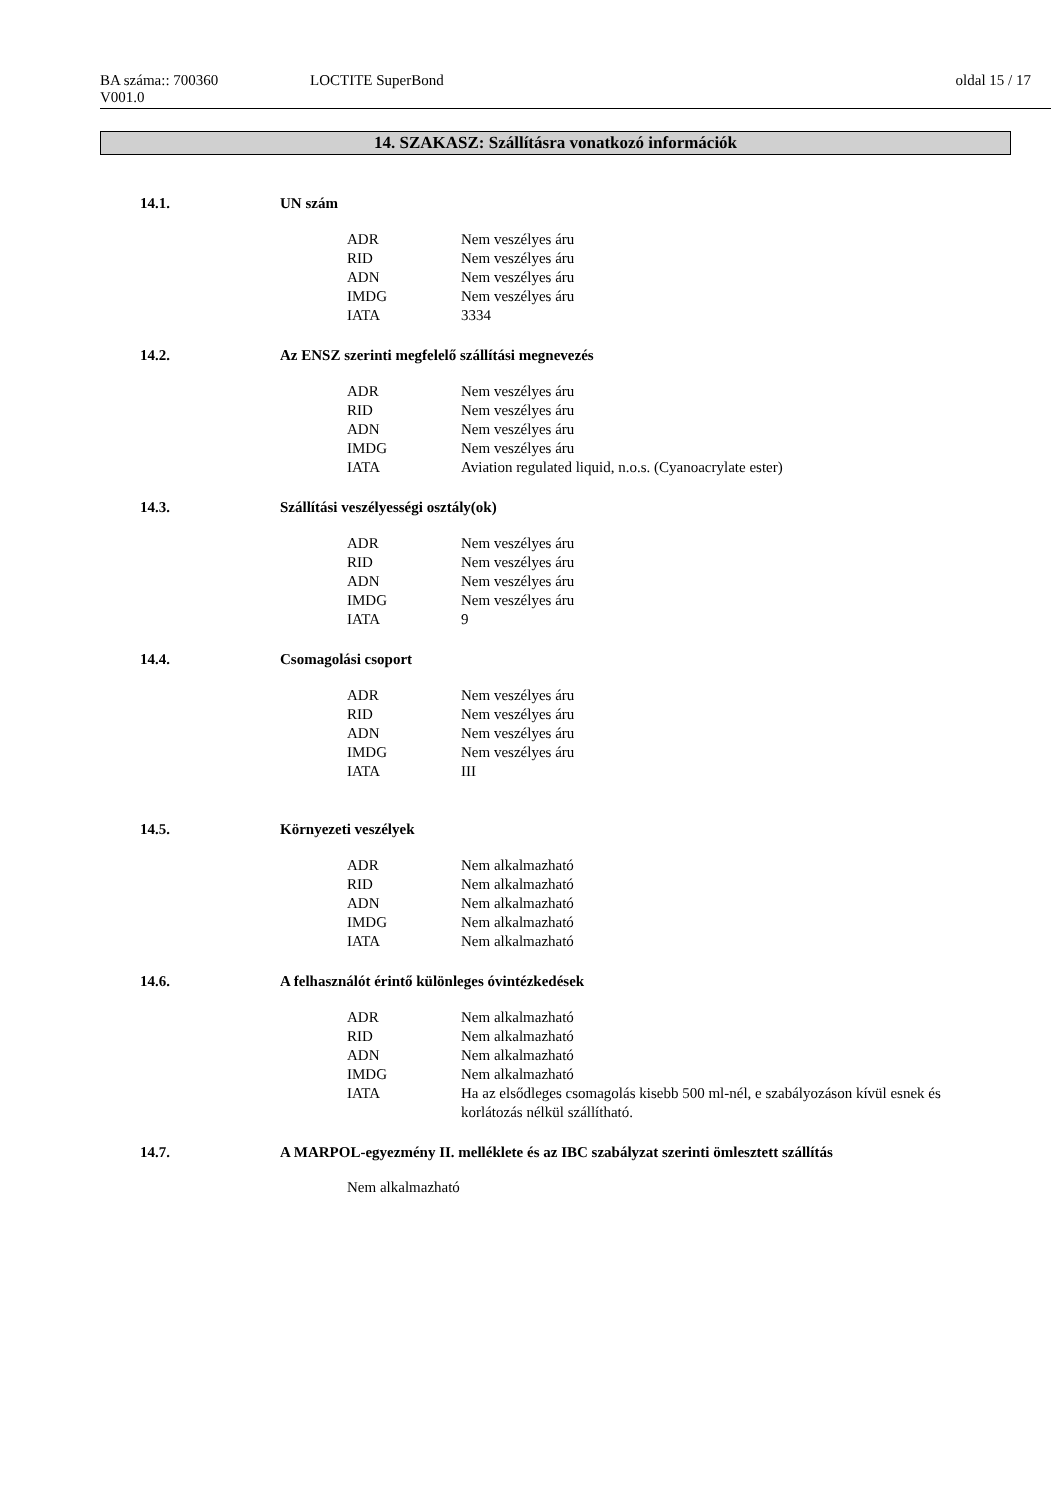BA száma:: 700360
V001.0
LOCTITE SuperBond oldal 15 / 17
14. SZAKASZ: Szállításra vonatkozó információk
14.1. UN szám
| ADR | Nem veszélyes áru |
| RID | Nem veszélyes áru |
| ADN | Nem veszélyes áru |
| IMDG | Nem veszélyes áru |
| IATA | 3334 |
14.2. Az ENSZ szerinti megfelelő szállítási megnevezés
| ADR | Nem veszélyes áru |
| RID | Nem veszélyes áru |
| ADN | Nem veszélyes áru |
| IMDG | Nem veszélyes áru |
| IATA | Aviation regulated liquid, n.o.s. (Cyanoacrylate ester) |
14.3. Szállítási veszélyességi osztály(ok)
| ADR | Nem veszélyes áru |
| RID | Nem veszélyes áru |
| ADN | Nem veszélyes áru |
| IMDG | Nem veszélyes áru |
| IATA | 9 |
14.4. Csomagolási csoport
| ADR | Nem veszélyes áru |
| RID | Nem veszélyes áru |
| ADN | Nem veszélyes áru |
| IMDG | Nem veszélyes áru |
| IATA | III |
14.5. Környezeti veszélyek
| ADR | Nem alkalmazható |
| RID | Nem alkalmazható |
| ADN | Nem alkalmazható |
| IMDG | Nem alkalmazható |
| IATA | Nem alkalmazható |
14.6. A felhasználót érintő különleges óvintézkedések
| ADR | Nem alkalmazható |
| RID | Nem alkalmazható |
| ADN | Nem alkalmazható |
| IMDG | Nem alkalmazható |
| IATA | Ha az elsődleges csomagolás kisebb 500 ml-nél, e szabályozáson kívül esnek és korlátozás nélkül szállítható. |
14.7. A MARPOL-egyezmény II. melléklete és az IBC szabályzat szerinti ömlesztett szállítás
Nem alkalmazható